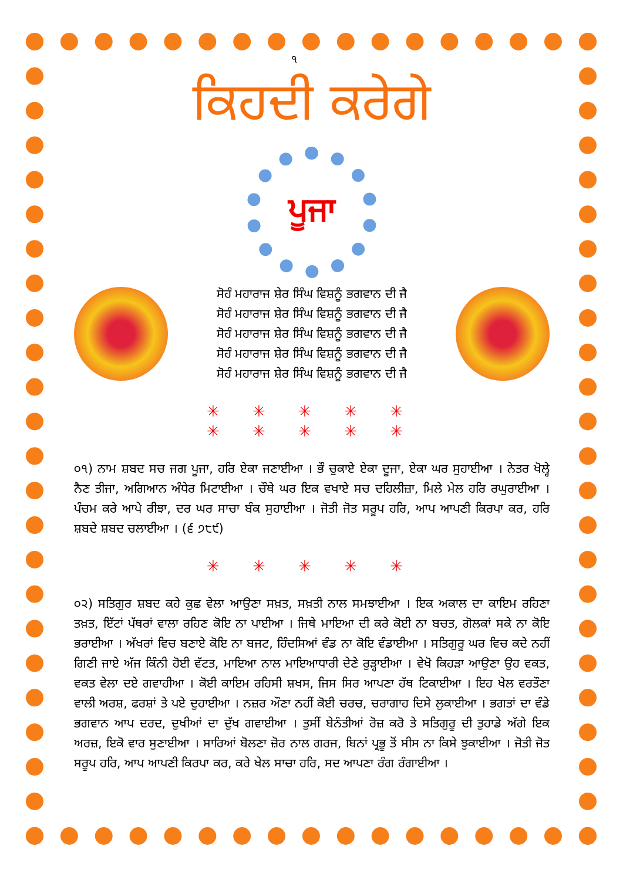੧
ਕਿਹਦੀ ਕਰੇਗੇ
ਪੂਜਾ
ਸੋਹੰ ਮਹਾਰਾਜ ਸ਼ੇਰ ਸਿੰਘ ਵਿਸ਼ਨੂੰ ਭਗਵਾਨ ਦੀ ਜੈ
ਸੋਹੰ ਮਹਾਰਾਜ ਸ਼ੇਰ ਸਿੰਘ ਵਿਸ਼ਨੂੰ ਭਗਵਾਨ ਦੀ ਜੈ
ਸੋਹੰ ਮਹਾਰਾਜ ਸ਼ੇਰ ਸਿੰਘ ਵਿਸ਼ਨੂੰ ਭਗਵਾਨ ਦੀ ਜੈ
ਸੋਹੰ ਮਹਾਰਾਜ ਸ਼ੇਰ ਸਿੰਘ ਵਿਸ਼ਨੂੰ ਭਗਵਾਨ ਦੀ ਜੈ
ਸੋਹੰ ਮਹਾਰਾਜ ਸ਼ੇਰ ਸਿੰਘ ਵਿਸ਼ਨੂੰ ਭਗਵਾਨ ਦੀ ਜੈ
✳ ✳ ✳ ✳ ✳
✳ ✳ ✳ ✳ ✳
੦੧) ਨਾਮ ਸ਼ਬਦ ਸਚ ਜਗ ਪੂਜਾ, ਹਰਿ ਏਕਾ ਜਣਾਈਆ । ਭੌ ਚੁਕਾਏ ਏਕਾ ਦੂਜਾ, ਏਕਾ ਘਰ ਸੁਹਾਈਆ । ਨੇਤਰ ਖੋਲ੍ਹੇ ਨੈਣ ਤੀਜਾ, ਅਗਿਆਨ ਅੰਧੇਰ ਮਿਟਾਈਆ । ਚੌਥੇ ਘਰ ਇਕ ਵਖਾਏ ਸਚ ਦਹਿਲੀਜ਼ਾ, ਮਿਲੇ ਮੇਲ ਹਰਿ ਰਘੁਰਾਈਆ । ਪੰਚਮ ਕਰੇ ਆਪੇ ਰੀਝਾ, ਦਰ ਘਰ ਸਾਚਾ ਬੰਕ ਸੁਹਾਈਆ । ਜੋਤੀ ਜੋਤ ਸਰੂਪ ਹਰਿ, ਆਪ ਆਪਣੀ ਕਿਰਪਾ ਕਰ, ਹਰਿ ਸ਼ਬਦੇ ਸ਼ਬਦ ਚਲਾਈਆ । (੬ ੭੮੯)
✳ ✳ ✳ ✳ ✳
੦੨) ਸਤਿਗੁਰ ਸ਼ਬਦ ਕਹੇ ਕੁਛ ਵੇਲਾ ਆਉਣਾ ਸਖ਼ਤ, ਸਖ਼ਤੀ ਨਾਲ ਸਮਝਾਈਆ । ਇਕ ਅਕਾਲ ਦਾ ਕਾਇਮ ਰਹਿਣਾ ਤਖ਼ਤ, ਇੱਟਾਂ ਪੱਥਰਾਂ ਵਾਲਾ ਰਹਿਣ ਕੋਇ ਨਾ ਪਾਈਆ । ਜਿਥੇ ਮਾਇਆ ਦੀ ਕਰੇ ਕੋਈ ਨਾ ਬਚਤ, ਗੋਲਕਾਂ ਸਕੇ ਨਾ ਕੋਇ ਭਰਾਈਆ । ਅੱਖਰਾਂ ਵਿਚ ਬਣਾਏ ਕੋਇ ਨਾ ਬਜਟ, ਹਿੰਦਸਿਆਂ ਵੰਡ ਨਾ ਕੋਇ ਵੰਡਾਈਆ । ਸਤਿਗੁਰੂ ਘਰ ਵਿਚ ਕਦੇ ਨਹੀਂ ਗਿਣੀ ਜਾਏ ਅੱਜ ਕਿੰਨੀ ਹੋਈ ਵੱਟਤ, ਮਾਇਆ ਨਾਲ ਮਾਇਆਧਾਰੀ ਦੇਣੇ ਰੁੜ੍ਹਾਈਆ । ਵੇਖੋ ਕਿਹੜਾ ਆਉਣਾ ਉਹ ਵਕਤ, ਵਕਤ ਵੇਲਾ ਦਏ ਗਵਾਹੀਆ । ਕੋਈ ਕਾਇਮ ਰਹਿਸੀ ਸ਼ਖਸ, ਜਿਸ ਸਿਰ ਆਪਣਾ ਹੱਥ ਟਿਕਾਈਆ । ਇਹ ਖੇਲ ਵਰਤੌਣਾ ਵਾਲੀ ਅਰਸ਼, ਫਰਸ਼ਾਂ ਤੇ ਪਏ ਦੁਹਾਈਆ । ਨਜ਼ਰ ਔਣਾ ਨਹੀਂ ਕੋਈ ਚਰਚ, ਚਰਾਗਾਹ ਦਿਸੇ ਲੁਕਾਈਆ । ਭਗਤਾਂ ਦਾ ਵੰਡੇ ਭਗਵਾਨ ਆਪ ਦਰਦ, ਦੁਖੀਆਂ ਦਾ ਦੁੱਖ ਗਵਾਈਆ । ਤੁਸੀਂ ਬੇਨੰਤੀਆਂ ਰੋਜ਼ ਕਰੋ ਤੇ ਸਤਿਗੁਰੂ ਦੀ ਤੁਹਾਡੇ ਅੱਗੇ ਇਕ ਅਰਜ਼, ਇਕੋ ਵਾਰ ਸੁਣਾਈਆ । ਸਾਰਿਆਂ ਬੋਲਣਾ ਜ਼ੋਰ ਨਾਲ ਗਰਜ, ਬਿਨਾਂ ਪ੍ਰਭੂ ਤੋਂ ਸੀਸ ਨਾ ਕਿਸੇ ਝੁਕਾਈਆ । ਜੋਤੀ ਜੋਤ ਸਰੂਪ ਹਰਿ, ਆਪ ਆਪਣੀ ਕਿਰਪਾ ਕਰ, ਕਰੇ ਖੇਲ ਸਾਚਾ ਹਰਿ, ਸਦ ਆਪਣਾ ਰੰਗ ਰੰਗਾਈਆ ।